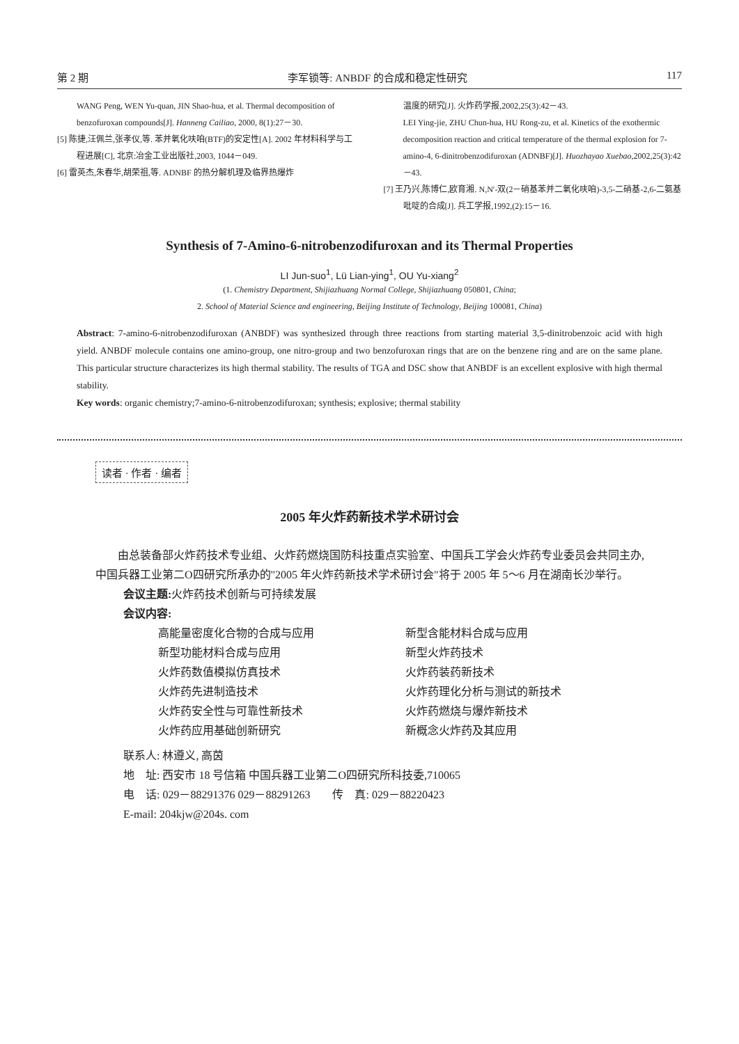第 2 期 李军锁等: ANBDF 的合成和稳定性研究 117
WANG Peng, WEN Yu-quan, JIN Shao-hua, et al. Thermal decomposition of benzofuroxan compounds[J]. Hanneng Cailiao, 2000, 8(1):27－30.
[5] 陈捷,汪佩兰,张孝仪,等. 苯并氧化呋咱(BTF)的安定性[A]. 2002 年材料科学与工程进展[C], 北京:冶金工业出版社,2003, 1044－049.
[6] 雷英杰,朱春华,胡荣祖,等. ADNBF 的热分解机理及临界热爆炸
温度的研究[J]. 火炸药学报,2002,25(3):42－43.
LEI Ying-jie, ZHU Chun-hua, HU Rong-zu, et al. Kinetics of the exothermic decomposition reaction and critical temperature of the thermal explosion for 7-amino-4, 6-dinitrobenzodifuroxan (ADNBF)[J]. Huozhayao Xuebao,2002,25(3):42－43.
[7] 王乃兴,陈博仁,欧育湘. N,N′-双(2－硝基苯并二氧化呋咱)-3,5-二硝基-2,6-二氨基吡啶的合成[J]. 兵工学报,1992,(2):15－16.
Synthesis of 7-Amino-6-nitrobenzodifuroxan and its Thermal Properties
LI Jun-suo<sup>1</sup>, Lü Lian-ying<sup>1</sup>, OU Yu-xiang<sup>2</sup>
(1. Chemistry Department, Shijiazhuang Normal College, Shijiazhuang 050801, China;
2. School of Material Science and engineering, Beijing Institute of Technology, Beijing 100081, China)
Abstract: 7-amino-6-nitrobenzodifuroxan (ANBDF) was synthesized through three reactions from starting material 3,5-dinitrobenzoic acid with high yield. ANBDF molecule contains one amino-group, one nitro-group and two benzofuroxan rings that are on the benzene ring and are on the same plane. This particular structure characterizes its high thermal stability. The results of TGA and DSC show that ANBDF is an excellent explosive with high thermal stability.
Key words: organic chemistry;7-amino-6-nitrobenzodifuroxan; synthesis; explosive; thermal stability
读者 · 作者 · 编者
2005 年火炸药新技术学术研讨会
由总装备部火炸药技术专业组、火炸药燃烧国防科技重点实验室、中国兵工学会火炸药专业委员会共同主办,中国兵器工业第二O四研究所承办的"2005 年火炸药新技术学术研讨会"将于 2005 年 5～6 月在湖南长沙举行。
会议主题: 火炸药技术创新与可持续发展
会议内容:
高能量密度化合物的合成与应用 新型含能材料合成与应用 新型功能材料合成与应用 新型火炸药技术 火炸药数值模拟仿真技术 火炸药装药新技术 火炸药先进制造技术 火炸药理化分析与测试的新技术 火炸药安全性与可靠性新技术 火炸药燃烧与爆炸新技术 火炸药应用基础创新研究 新概念火炸药及其应用
联系人: 林遵义, 高茵
地　址: 西安市 18 号信箱 中国兵器工业第二O四研究所科技委,710065
电　话: 029－88291376 029－88291263　　传　真: 029－88220423
E-mail: 204kjw@204s. com